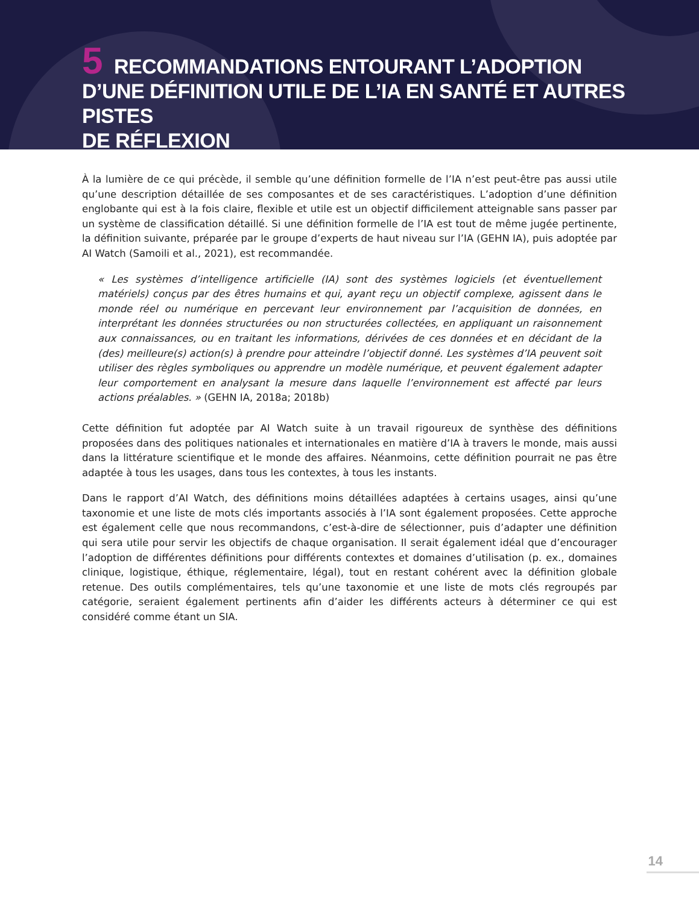5 RECOMMANDATIONS ENTOURANT L’ADOPTION
D’UNE DÉFINITION UTILE DE L’IA EN SANTÉ ET AUTRES PISTES
DE RÉFLEXION
À la lumière de ce qui précède, il semble qu’une définition formelle de l’IA n’est peut-être pas aussi utile qu’une description détaillée de ses composantes et de ses caractéristiques. L’adoption d’une définition englobante qui est à la fois claire, flexible et utile est un objectif difficilement atteignable sans passer par un système de classification détaillé. Si une définition formelle de l’IA est tout de même jugée pertinente, la définition suivante, préparée par le groupe d’experts de haut niveau sur l’IA (GEHN IA), puis adoptée par AI Watch (Samoili et al., 2021), est recommandée.
« Les systèmes d’intelligence artificielle (IA) sont des systèmes logiciels (et éventuellement matériels) conçus par des êtres humains et qui, ayant reçu un objectif complexe, agissent dans le monde réel ou numérique en percevant leur environnement par l’acquisition de données, en interprétant les données structurées ou non structurées collectées, en appliquant un raisonnement aux connaissances, ou en traitant les informations, dérivées de ces données et en décidant de la (des) meilleure(s) action(s) à prendre pour atteindre l’objectif donné. Les systèmes d’IA peuvent soit utiliser des règles symboliques ou apprendre un modèle numérique, et peuvent également adapter leur comportement en analysant la mesure dans laquelle l’environnement est affecté par leurs actions préalables. » (GEHN IA, 2018a; 2018b)
Cette définition fut adoptée par AI Watch suite à un travail rigoureux de synthèse des définitions proposées dans des politiques nationales et internationales en matière d’IA à travers le monde, mais aussi dans la littérature scientifique et le monde des affaires. Néanmoins, cette définition pourrait ne pas être adaptée à tous les usages, dans tous les contextes, à tous les instants.
Dans le rapport d’AI Watch, des définitions moins détaillées adaptées à certains usages, ainsi qu’une taxonomie et une liste de mots clés importants associés à l’IA sont également proposées. Cette approche est également celle que nous recommandons, c’est-à-dire de sélectionner, puis d’adapter une définition qui sera utile pour servir les objectifs de chaque organisation. Il serait également idéal que d’encourager l’adoption de différentes définitions pour différents contextes et domaines d’utilisation (p. ex., domaines clinique, logistique, éthique, réglementaire, légal), tout en restant cohérent avec la définition globale retenue. Des outils complémentaires, tels qu’une taxonomie et une liste de mots clés regroupés par catégorie, seraient également pertinents afin d’aider les différents acteurs à déterminer ce qui est considéré comme étant un SIA.
14